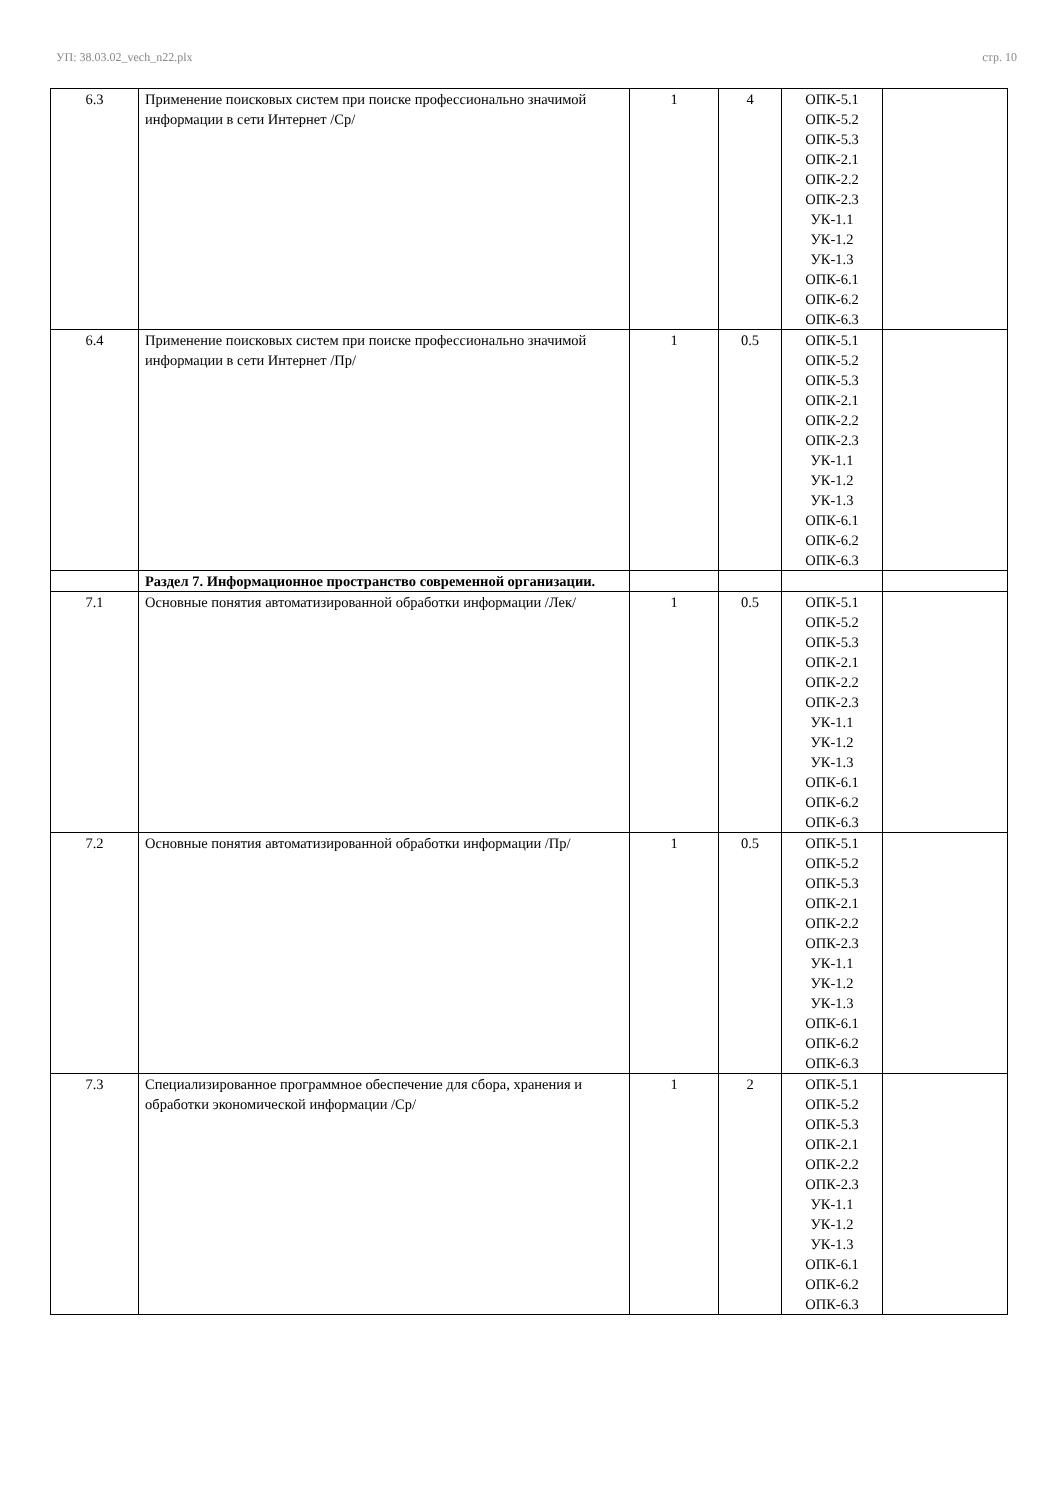УП: 38.03.02_vech_n22.plx стр. 10
| 6.3 | Применение поисковых систем при поиске профессионально значимой информации в сети Интернет /Ср/ | 1 | 4 | ОПК-5.1 ОПК-5.2 ОПК-5.3 ОПК-2.1 ОПК-2.2 ОПК-2.3 УК-1.1 УК-1.2 УК-1.3 ОПК-6.1 ОПК-6.2 ОПК-6.3 | |
| 6.4 | Применение поисковых систем при поиске профессионально значимой информации в сети Интернет /Пр/ | 1 | 0.5 | ОПК-5.1 ОПК-5.2 ОПК-5.3 ОПК-2.1 ОПК-2.2 ОПК-2.3 УК-1.1 УК-1.2 УК-1.3 ОПК-6.1 ОПК-6.2 ОПК-6.3 | |
| | Раздел 7. Информационное пространство современной организации. | | | | |
| 7.1 | Основные понятия автоматизированной обработки информации /Лек/ | 1 | 0.5 | ОПК-5.1 ОПК-5.2 ОПК-5.3 ОПК-2.1 ОПК-2.2 ОПК-2.3 УК-1.1 УК-1.2 УК-1.3 ОПК-6.1 ОПК-6.2 ОПК-6.3 | |
| 7.2 | Основные понятия автоматизированной обработки информации /Пр/ | 1 | 0.5 | ОПК-5.1 ОПК-5.2 ОПК-5.3 ОПК-2.1 ОПК-2.2 ОПК-2.3 УК-1.1 УК-1.2 УК-1.3 ОПК-6.1 ОПК-6.2 ОПК-6.3 | |
| 7.3 | Специализированное программное обеспечение для сбора, хранения и обработки экономической информации /Ср/ | 1 | 2 | ОПК-5.1 ОПК-5.2 ОПК-5.3 ОПК-2.1 ОПК-2.2 ОПК-2.3 УК-1.1 УК-1.2 УК-1.3 ОПК-6.1 ОПК-6.2 ОПК-6.3 | |